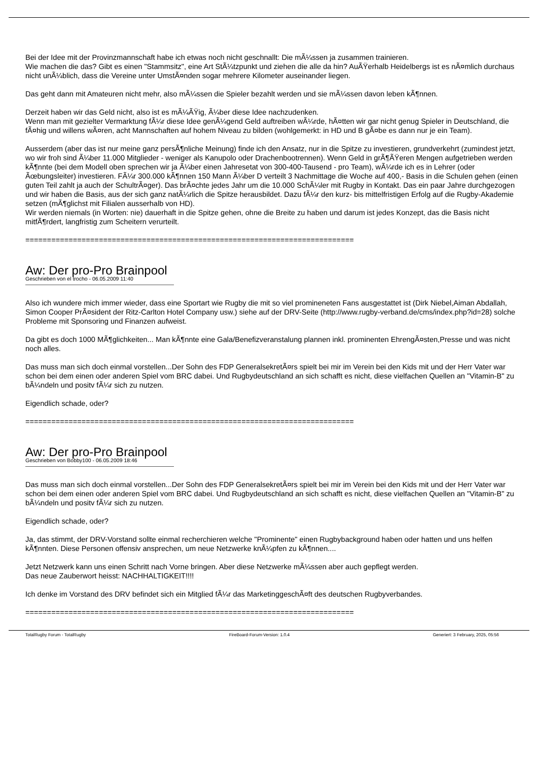Bei der Idee mit der Provinzmannschaft habe ich etwas noch nicht geschnallt: Die mÃ¼ssen ja zusammen trainieren.
Wie machen die das? Gibt es einen "Stammsitz", eine Art StÃ¼tzpunkt und ziehen die alle da hin? AuÃŸerhalb Heidelbergs ist es nÃ¤mlich durchaus nicht unÃ¼blich, dass die Vereine unter UmstÃ¤nden sogar mehrere Kilometer auseinander liegen.
Das geht dann mit Amateuren nicht mehr, also mÃ¼ssen die Spieler bezahlt werden und sie mÃ¼ssen davon leben kÃ¶nnen.
Derzeit haben wir das Geld nicht, also ist es mÃ¼ÃŸig, Ã¼ber diese Idee nachzudenken.
Wenn man mit gezielter Vermarktung fÃ¼r diese Idee genÃ¼gend Geld auftreiben wÃ¼rde, hÃ¤tten wir gar nicht genug Spieler in Deutschland, die fÃ¤hig und willens wÃ¤ren, acht Mannschaften auf hohem Niveau zu bilden (wohlgemerkt: in HD und B gÃ¤be es dann nur je ein Team).
Ausserdem (aber das ist nur meine ganz persÃ¶nliche Meinung) finde ich den Ansatz, nur in die Spitze zu investieren, grundverkehrt (zumindest jetzt, wo wir froh sind Ã¼ber 11.000 Mitglieder - weniger als Kanupolo oder Drachenbootrennen). Wenn Geld in grÃ¶ÃŸeren Mengen aufgetrieben werden kÃ¶nnte (bei dem Modell oben sprechen wir ja Ã¼ber einen Jahresetat von 300-400-Tausend - pro Team), wÃ¼rde ich es in Lehrer (oder Ãœbungsleiter) investieren. FÃ¼r 300.000 kÃ¶nnen 150 Mann Ã¼ber D verteilt 3 Nachmittage die Woche auf 400,- Basis in die Schulen gehen (einen guten Teil zahlt ja auch der SchultrÃ¤ger). Das brÃ¤chte jedes Jahr um die 10.000 SchÃ¼ler mit Rugby in Kontakt. Das ein paar Jahre durchgezogen und wir haben die Basis, aus der sich ganz natÃ¼rlich die Spitze herausbildet. Dazu fÃ¼r den kurz- bis mittelfristigen Erfolg auf die Rugby-Akademie setzen (mÃ¶glichst mit Filialen ausserhalb von HD).
Wir werden niemals (in Worten: nie) dauerhaft in die Spitze gehen, ohne die Breite zu haben und darum ist jedes Konzept, das die Basis nicht mitfÃ¶rdert, langfristig zum Scheitern verurteilt.
============================================================================
Aw: Der pro-Pro Brainpool
Geschrieben von el trocho - 06.05.2009 11:40
Also ich wundere mich immer wieder, dass eine Sportart wie Rugby die mit so viel promineneten Fans ausgestattet ist (Dirk Niebel,Aiman Abdallah, Simon Cooper PrÃ¤sident der Ritz-Carlton Hotel Company usw.) siehe auf der DRV-Seite (http://www.rugby-verband.de/cms/index.php?id=28) solche Probleme mit Sponsoring und Finanzen aufweist.
Da gibt es doch 1000 MÃ¶glichkeiten... Man kÃ¶nnte eine Gala/Benefizveranstalung plannen inkl. prominenten EhrengÃ¤sten,Presse und was nicht noch alles.
Das muss man sich doch einmal vorstellen...Der Sohn des FDP GeneralsekretÃ¤rs spielt bei mir im Verein bei den Kids mit und der Herr Vater war schon bei dem einen oder anderen Spiel vom BRC dabei. Und Rugbydeutschland an sich schafft es nicht, diese vielfachen Quellen an "Vitamin-B" zu bÃ¼ndeln und positv fÃ¼r sich zu nutzen.
Eigendlich schade, oder?
============================================================================
Aw: Der pro-Pro Brainpool
Geschrieben von Bobby100 - 06.05.2009 18:46
Das muss man sich doch einmal vorstellen...Der Sohn des FDP GeneralsekretÃ¤rs spielt bei mir im Verein bei den Kids mit und der Herr Vater war schon bei dem einen oder anderen Spiel vom BRC dabei. Und Rugbydeutschland an sich schafft es nicht, diese vielfachen Quellen an "Vitamin-B" zu bÃ¼ndeln und positv fÃ¼r sich zu nutzen.
Eigendlich schade, oder?
Ja, das stimmt, der DRV-Vorstand sollte einmal recherchieren welche "Prominente" einen Rugbybackground haben oder hatten und uns helfen kÃ¶nnten. Diese Personen offensiv ansprechen, um neue Netzwerke knÃ¼pfen zu kÃ¶nnen....
Jetzt Netzwerk kann uns einen Schritt nach Vorne bringen. Aber diese Netzwerke mÃ¼ssen aber auch gepflegt werden.
Das neue Zauberwort heisst: NACHHALTIGKEIT!!!!
Ich denke im Vorstand des DRV befindet sich ein Mitglied fÃ¼r das MarketinggeschÃ¤ft des deutschen Rugbyverbandes.
============================================================================
TotalRugby Forum - TotalRugby FireBoard-Forum-Version: 1.0.4 Generiert: 3 February, 2025, 05:56